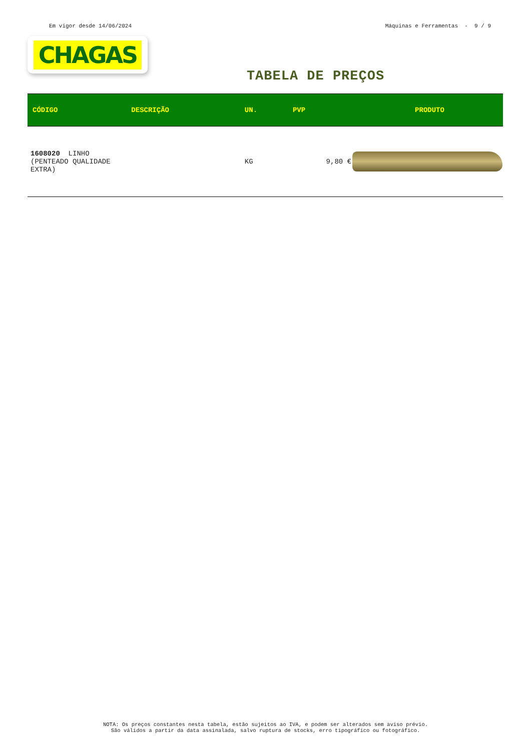Em vigor desde 14/06/2024 Máquinas e Ferramentas - 9 / 9
CHAGAS
TABELA DE PREÇOS
| CÓDIGO | DESCRIÇÃO | UN. | PVP | PRODUTO |
| --- | --- | --- | --- | --- |
| 1608020 LINHO (PENTEADO QUALIDADE EXTRA) | | KG | 9,80 € | |
NOTA: Os preços constantes nesta tabela, estão sujeitos ao IVA, e podem ser alterados sem aviso prévio.
São válidos a partir da data assinalada, salvo ruptura de stocks, erro tipográfico ou fotográfico.